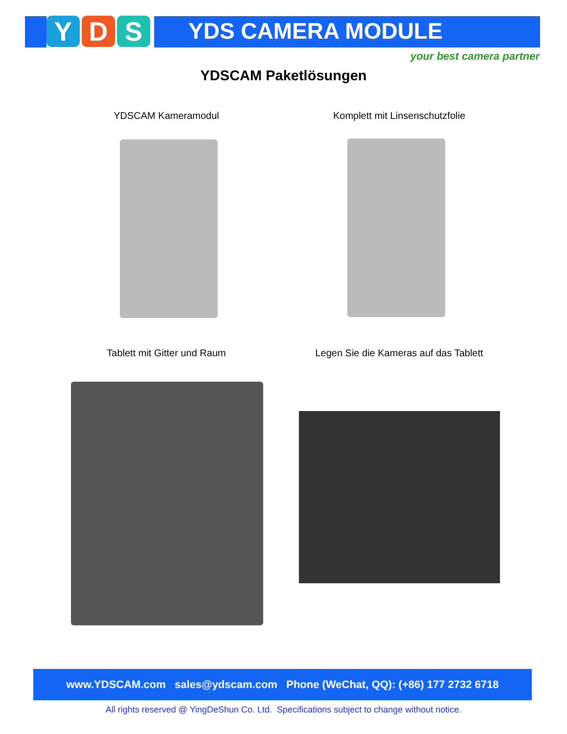Y D S YDS CAMERA MODULE
your best camera partner
YDSCAM Paketlösungen
YDSCAM Kameramodul Komplett mit Linsenschutzfolie
Tablett mit Gitter und Raum Legen Sie die Kameras auf das Tablett
www.YDSCAM.com sales@ydscam.com Phone (WeChat, QQ): (+86) 177 2732 6718
All rights reserved @ YingDeShun Co. Ltd. Specifications subject to change without notice.